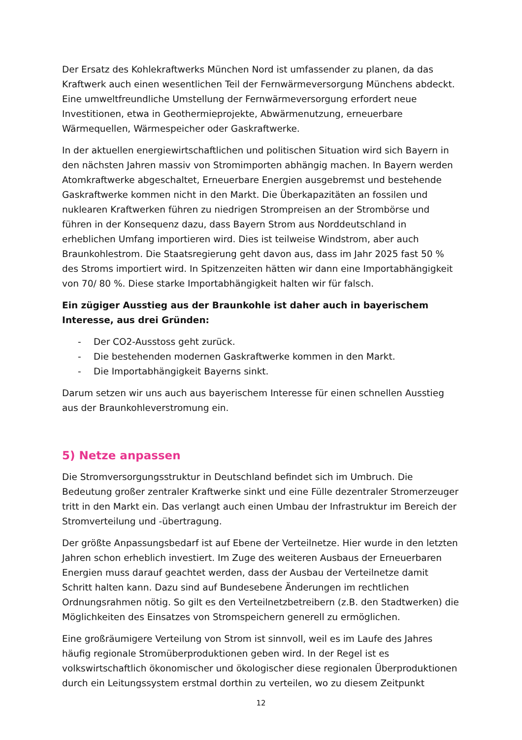Der Ersatz des Kohlekraftwerks München Nord ist umfassender zu planen, da das Kraftwerk auch einen wesentlichen Teil der Fernwärmeversorgung Münchens abdeckt. Eine umweltfreundliche Umstellung der Fernwärmeversorgung erfordert neue Investitionen, etwa in Geothermieprojekte, Abwärmenutzung, erneuerbare Wärmequellen, Wärmespeicher oder Gaskraftwerke.
In der aktuellen energiewirtschaftlichen und politischen Situation wird sich Bayern in den nächsten Jahren massiv von Stromimporten abhängig machen. In Bayern werden Atomkraftwerke abgeschaltet, Erneuerbare Energien ausgebremst und bestehende Gaskraftwerke kommen nicht in den Markt. Die Überkapazitäten an fossilen und nuklearen Kraftwerken führen zu niedrigen Strompreisen an der Strombörse und führen in der Konsequenz dazu, dass Bayern Strom aus Norddeutschland in erheblichen Umfang importieren wird. Dies ist teilweise Windstrom, aber auch Braunkohlestrom. Die Staatsregierung geht davon aus, dass im Jahr 2025 fast 50 % des Stroms importiert wird. In Spitzenzeiten hätten wir dann eine Importabhängigkeit von 70/ 80 %. Diese starke Importabhängigkeit halten wir für falsch.
Ein zügiger Ausstieg aus der Braunkohle ist daher auch in bayerischem Interesse, aus drei Gründen:
- Der CO2-Ausstoss geht zurück.
- Die bestehenden modernen Gaskraftwerke kommen in den Markt.
- Die Importabhängigkeit Bayerns sinkt.
Darum setzen wir uns auch aus bayerischem Interesse für einen schnellen Ausstieg aus der Braunkohleverstromung ein.
5) Netze anpassen
Die Stromversorgungsstruktur in Deutschland befindet sich im Umbruch. Die Bedeutung großer zentraler Kraftwerke sinkt und eine Fülle dezentraler Stromerzeuger tritt in den Markt ein. Das verlangt auch einen Umbau der Infrastruktur im Bereich der Stromverteilung und -übertragung.
Der größte Anpassungsbedarf ist auf Ebene der Verteilnetze. Hier wurde in den letzten Jahren schon erheblich investiert. Im Zuge des weiteren Ausbaus der Erneuerbaren Energien muss darauf geachtet werden, dass der Ausbau der Verteilnetze damit Schritt halten kann. Dazu sind auf Bundesebene Änderungen im rechtlichen Ordnungsrahmen nötig. So gilt es den Verteilnetzbetreibern (z.B. den Stadtwerken) die Möglichkeiten des Einsatzes von Stromspeichern generell zu ermöglichen.
Eine großräumigere Verteilung von Strom ist sinnvoll, weil es im Laufe des Jahres häufig regionale Stromüberproduktionen geben wird. In der Regel ist es volkswirtschaftlich ökonomischer und ökologischer diese regionalen Überproduktionen durch ein Leitungssystem erstmal dorthin zu verteilen, wo zu diesem Zeitpunkt
12